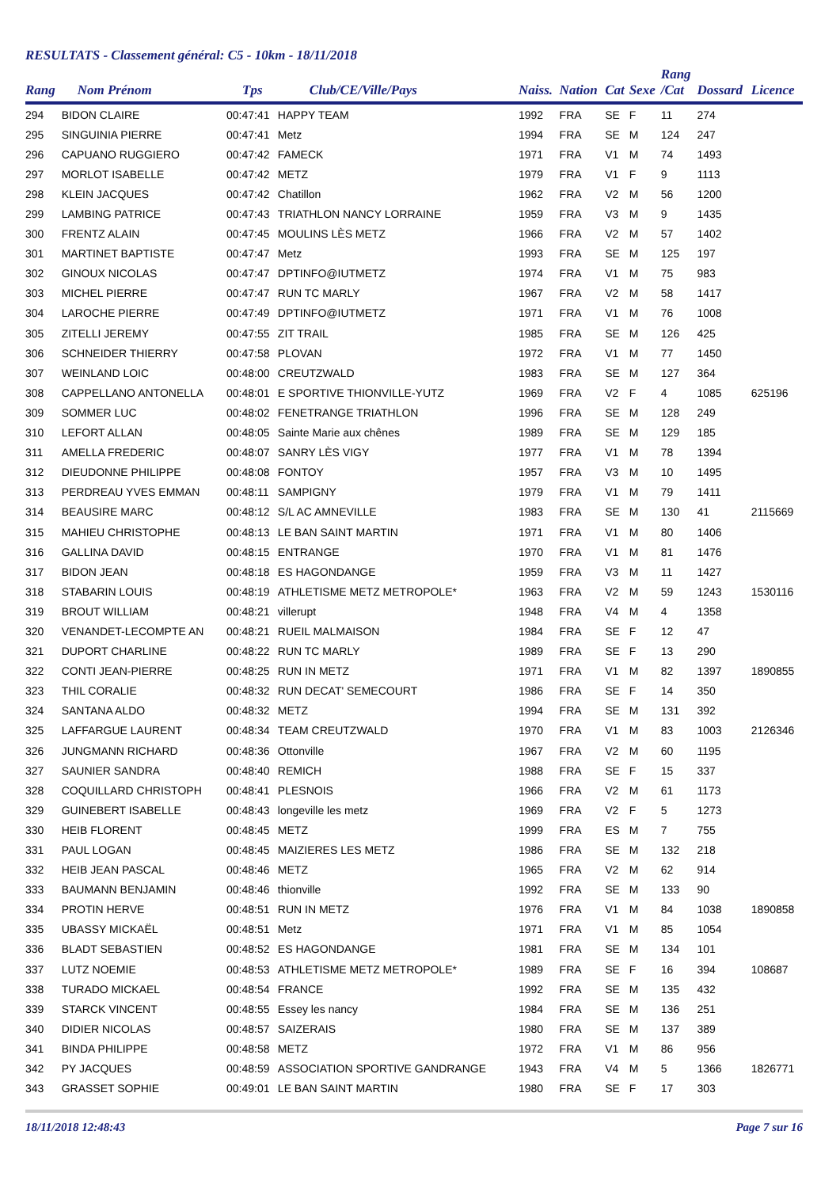RESULTATS - Classement général: C5 - 10km - 18/11/2018
| Rang | Nom Prénom | Tps | Club/CE/Ville/Pays | Naiss. | Nation | Cat | Sexe | Rang /Cat | Dossard | Licence |
| --- | --- | --- | --- | --- | --- | --- | --- | --- | --- | --- |
| 294 | BIDON CLAIRE | 00:47:41 | HAPPY TEAM | 1992 | FRA | SE | F | 11 | 274 | |
| 295 | SINGUINIA PIERRE | 00:47:41 | Metz | 1994 | FRA | SE | M | 124 | 247 | |
| 296 | CAPUANO RUGGIERO | 00:47:42 | FAMECK | 1971 | FRA | V1 | M | 74 | 1493 | |
| 297 | MORLOT ISABELLE | 00:47:42 | METZ | 1979 | FRA | V1 | F | 9 | 1113 | |
| 298 | KLEIN JACQUES | 00:47:42 | Chatillon | 1962 | FRA | V2 | M | 56 | 1200 | |
| 299 | LAMBING PATRICE | 00:47:43 | TRIATHLON NANCY LORRAINE | 1959 | FRA | V3 | M | 9 | 1435 | |
| 300 | FRENTZ ALAIN | 00:47:45 | MOULINS LÈS METZ | 1966 | FRA | V2 | M | 57 | 1402 | |
| 301 | MARTINET BAPTISTE | 00:47:47 | Metz | 1993 | FRA | SE | M | 125 | 197 | |
| 302 | GINOUX NICOLAS | 00:47:47 | DPTINFO@IUTMETZ | 1974 | FRA | V1 | M | 75 | 983 | |
| 303 | MICHEL PIERRE | 00:47:47 | RUN TC MARLY | 1967 | FRA | V2 | M | 58 | 1417 | |
| 304 | LAROCHE PIERRE | 00:47:49 | DPTINFO@IUTMETZ | 1971 | FRA | V1 | M | 76 | 1008 | |
| 305 | ZITELLI JEREMY | 00:47:55 | ZIT TRAIL | 1985 | FRA | SE | M | 126 | 425 | |
| 306 | SCHNEIDER THIERRY | 00:47:58 | PLOVAN | 1972 | FRA | V1 | M | 77 | 1450 | |
| 307 | WEINLAND LOIC | 00:48:00 | CREUTZWALD | 1983 | FRA | SE | M | 127 | 364 | |
| 308 | CAPPELLANO ANTONELLA | 00:48:01 | E SPORTIVE THIONVILLE-YUTZ | 1969 | FRA | V2 | F | 4 | 1085 | 625196 |
| 309 | SOMMER LUC | 00:48:02 | FENETRANGE TRIATHLON | 1996 | FRA | SE | M | 128 | 249 | |
| 310 | LEFORT ALLAN | 00:48:05 | Sainte Marie aux chênes | 1989 | FRA | SE | M | 129 | 185 | |
| 311 | AMELLA FREDERIC | 00:48:07 | SANRY LÈS VIGY | 1977 | FRA | V1 | M | 78 | 1394 | |
| 312 | DIEUDONNE PHILIPPE | 00:48:08 | FONTOY | 1957 | FRA | V3 | M | 10 | 1495 | |
| 313 | PERDREAU YVES EMMAN | 00:48:11 | SAMPIGNY | 1979 | FRA | V1 | M | 79 | 1411 | |
| 314 | BEAUSIRE MARC | 00:48:12 | S/L AC AMNEVILLE | 1983 | FRA | SE | M | 130 | 41 | 2115669 |
| 315 | MAHIEU CHRISTOPHE | 00:48:13 | LE BAN SAINT MARTIN | 1971 | FRA | V1 | M | 80 | 1406 | |
| 316 | GALLINA DAVID | 00:48:15 | ENTRANGE | 1970 | FRA | V1 | M | 81 | 1476 | |
| 317 | BIDON JEAN | 00:48:18 | ES HAGONDANGE | 1959 | FRA | V3 | M | 11 | 1427 | |
| 318 | STABARIN LOUIS | 00:48:19 | ATHLETISME METZ METROPOLE* | 1963 | FRA | V2 | M | 59 | 1243 | 1530116 |
| 319 | BROUT WILLIAM | 00:48:21 | villerupt | 1948 | FRA | V4 | M | 4 | 1358 | |
| 320 | VENANDET-LECOMPTE AN | 00:48:21 | RUEIL MALMAISON | 1984 | FRA | SE | F | 12 | 47 | |
| 321 | DUPORT CHARLINE | 00:48:22 | RUN TC MARLY | 1989 | FRA | SE | F | 13 | 290 | |
| 322 | CONTI JEAN-PIERRE | 00:48:25 | RUN IN METZ | 1971 | FRA | V1 | M | 82 | 1397 | 1890855 |
| 323 | THIL CORALIE | 00:48:32 | RUN DECAT' SEMECOURT | 1986 | FRA | SE | F | 14 | 350 | |
| 324 | SANTANA ALDO | 00:48:32 | METZ | 1994 | FRA | SE | M | 131 | 392 | |
| 325 | LAFFARGUE LAURENT | 00:48:34 | TEAM CREUTZWALD | 1970 | FRA | V1 | M | 83 | 1003 | 2126346 |
| 326 | JUNGMANN RICHARD | 00:48:36 | Ottonville | 1967 | FRA | V2 | M | 60 | 1195 | |
| 327 | SAUNIER SANDRA | 00:48:40 | REMICH | 1988 | FRA | SE | F | 15 | 337 | |
| 328 | COQUILLARD CHRISTOPH | 00:48:41 | PLESNOIS | 1966 | FRA | V2 | M | 61 | 1173 | |
| 329 | GUINEBERT ISABELLE | 00:48:43 | longeville les metz | 1969 | FRA | V2 | F | 5 | 1273 | |
| 330 | HEIB FLORENT | 00:48:45 | METZ | 1999 | FRA | ES | M | 7 | 755 | |
| 331 | PAUL LOGAN | 00:48:45 | MAIZIERES LES METZ | 1986 | FRA | SE | M | 132 | 218 | |
| 332 | HEIB JEAN PASCAL | 00:48:46 | METZ | 1965 | FRA | V2 | M | 62 | 914 | |
| 333 | BAUMANN BENJAMIN | 00:48:46 | thionville | 1992 | FRA | SE | M | 133 | 90 | |
| 334 | PROTIN HERVE | 00:48:51 | RUN IN METZ | 1976 | FRA | V1 | M | 84 | 1038 | 1890858 |
| 335 | UBASSY MICKAËL | 00:48:51 | Metz | 1971 | FRA | V1 | M | 85 | 1054 | |
| 336 | BLADT SEBASTIEN | 00:48:52 | ES HAGONDANGE | 1981 | FRA | SE | M | 134 | 101 | |
| 337 | LUTZ NOEMIE | 00:48:53 | ATHLETISME METZ METROPOLE* | 1989 | FRA | SE | F | 16 | 394 | 108687 |
| 338 | TURADO MICKAEL | 00:48:54 | FRANCE | 1992 | FRA | SE | M | 135 | 432 | |
| 339 | STARCK VINCENT | 00:48:55 | Essey les nancy | 1984 | FRA | SE | M | 136 | 251 | |
| 340 | DIDIER NICOLAS | 00:48:57 | SAIZERAIS | 1980 | FRA | SE | M | 137 | 389 | |
| 341 | BINDA PHILIPPE | 00:48:58 | METZ | 1972 | FRA | V1 | M | 86 | 956 | |
| 342 | PY JACQUES | 00:48:59 | ASSOCIATION SPORTIVE GANDRANGE | 1943 | FRA | V4 | M | 5 | 1366 | 1826771 |
| 343 | GRASSET SOPHIE | 00:49:01 | LE BAN SAINT MARTIN | 1980 | FRA | SE | F | 17 | 303 | |
18/11/2018 12:48:43 Page 7 sur 16